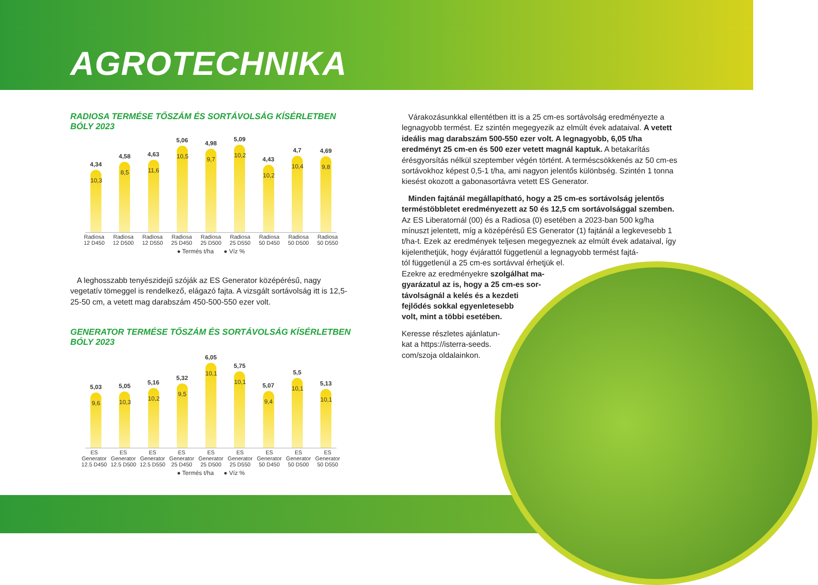AGROTECHNIKA
RADIOSA TERMÉSE TŐSZÁM ÉS SORTÁVOLSÁG KÍSÉRLETBEN BÓLY 2023
4,34
10,3
4,58
8,5
4,63
11,6
5,06
10,5
4,98
9,7
5,09
10,2
4,43
10,2
4,7
10,4
4,69
9,8
Radiosa 12 D450 Radiosa 12 D500 Radiosa 12 D550 Radiosa 25 D450 Radiosa 25 D500 Radiosa 25 D550 Radiosa 50 D450 Radiosa 50 D500 Radiosa 50 D550
● Termés t/ha ● Víz %
A leghosszabb tenyészidejű szóják az ES Generator középérésű, nagy vegetatív tömeggel is rendelkező, elágazó fajta. A vizsgált sortávolság itt is 12,5-25-50 cm, a vetett mag darabszám 450-500-550 ezer volt.
GENERATOR TERMÉSE TŐSZÁM ÉS SORTÁVOLSÁG KÍSÉRLETBEN BÓLY 2023
5,03
9,6
5,05
10,3
5,16
10,2
5,32
9,5
6,05
10,1
5,75
10,1
5,07
9,4
5,5
10,1
5,13
10,1
ES Generator 12.5 D450 ES Generator 12.5 D500 ES Generator 12.5 D550 ES Generator 25 D450 ES Generator 25 D500 ES Generator 25 D550 ES Generator 50 D450 ES Generator 50 D500 ES Generator 50 D550
● Termés t/ha ● Víz %
Várakozásunkkal ellentétben itt is a 25 cm-es sortávolság eredményezte a legnagyobb termést. Ez szintén megegyezik az elmúlt évek adataival. A vetett ideális mag darabszám 500-550 ezer volt. A legnagyobb, 6,05 t/ha eredményt 25 cm-en és 500 ezer vetett magnál kaptuk. A betakarítás érésgyorsítás nélkül szeptember végén történt. A terméscsökkenés az 50 cm-es sortávokhoz képest 0,5-1 t/ha, ami nagyon jelentős különbség. Szintén 1 tonna kiesést okozott a gabonasortávra vetett ES Generator.
Minden fajtánál megállapítható, hogy a 25 cm-es sortávolság jelentős terméstöbbletet eredményezett az 50 és 12,5 cm sortávolsággal szemben. Az ES Liberatornál (00) és a Radiosa (0) esetében a 2023-ban 500 kg/ha mínuszt jelentett, míg a középérésű ES Generator (1) fajtánál a legkevesebb 1 t/ha-t. Ezek az eredmények teljesen megegyeznek az elmúlt évek adataival, így kijelenthetjük, hogy évjárattól függetlenül a legnagyobb termést fajtá-
tól függetlenül a 25 cm-es sortávval érhetjük el.
Ezekre az eredményekre szolgálhat ma-
gyarázatul az is, hogy a 25 cm-es sor-
távolságnál a kelés és a kezdeti
fejlődés sokkal egyenletesebb
volt, mint a többi esetében.
Keresse részletes ajánlatun-
kat a https://isterra-seeds.
com/szoja oldalainkon.